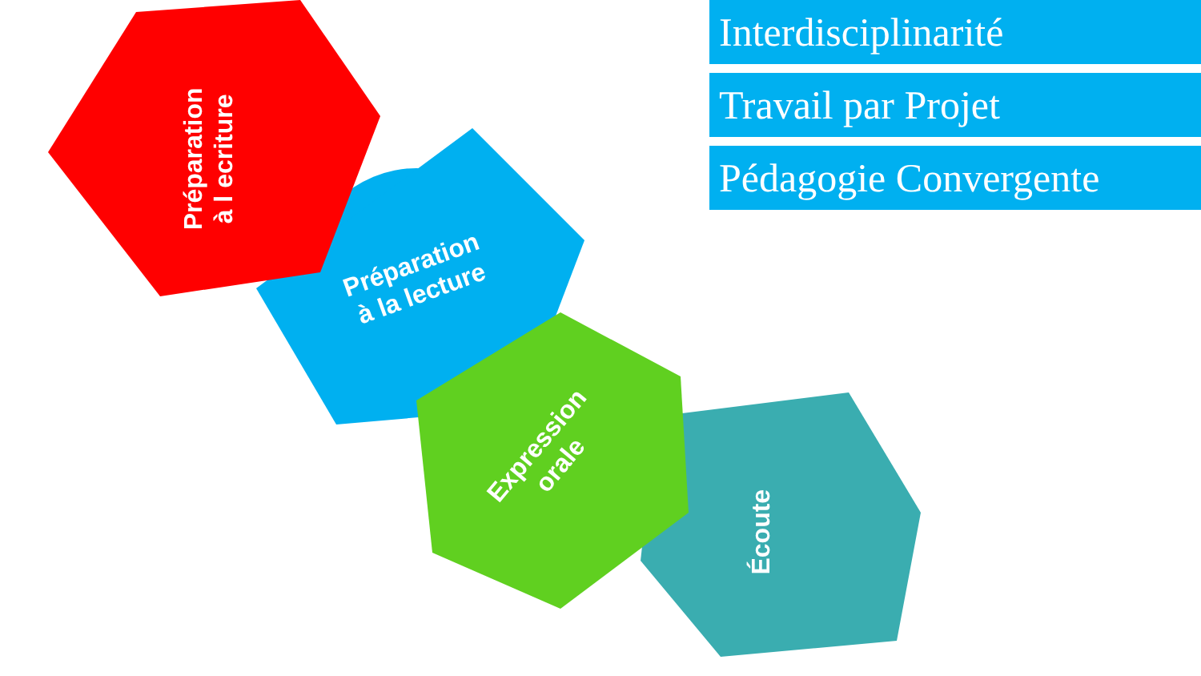Préparation
à l ecriture
Préparation
à la lecture
Expression
orale
Écoute
Interdisciplinarité
Travail par Projet
Pédagogie Convergente